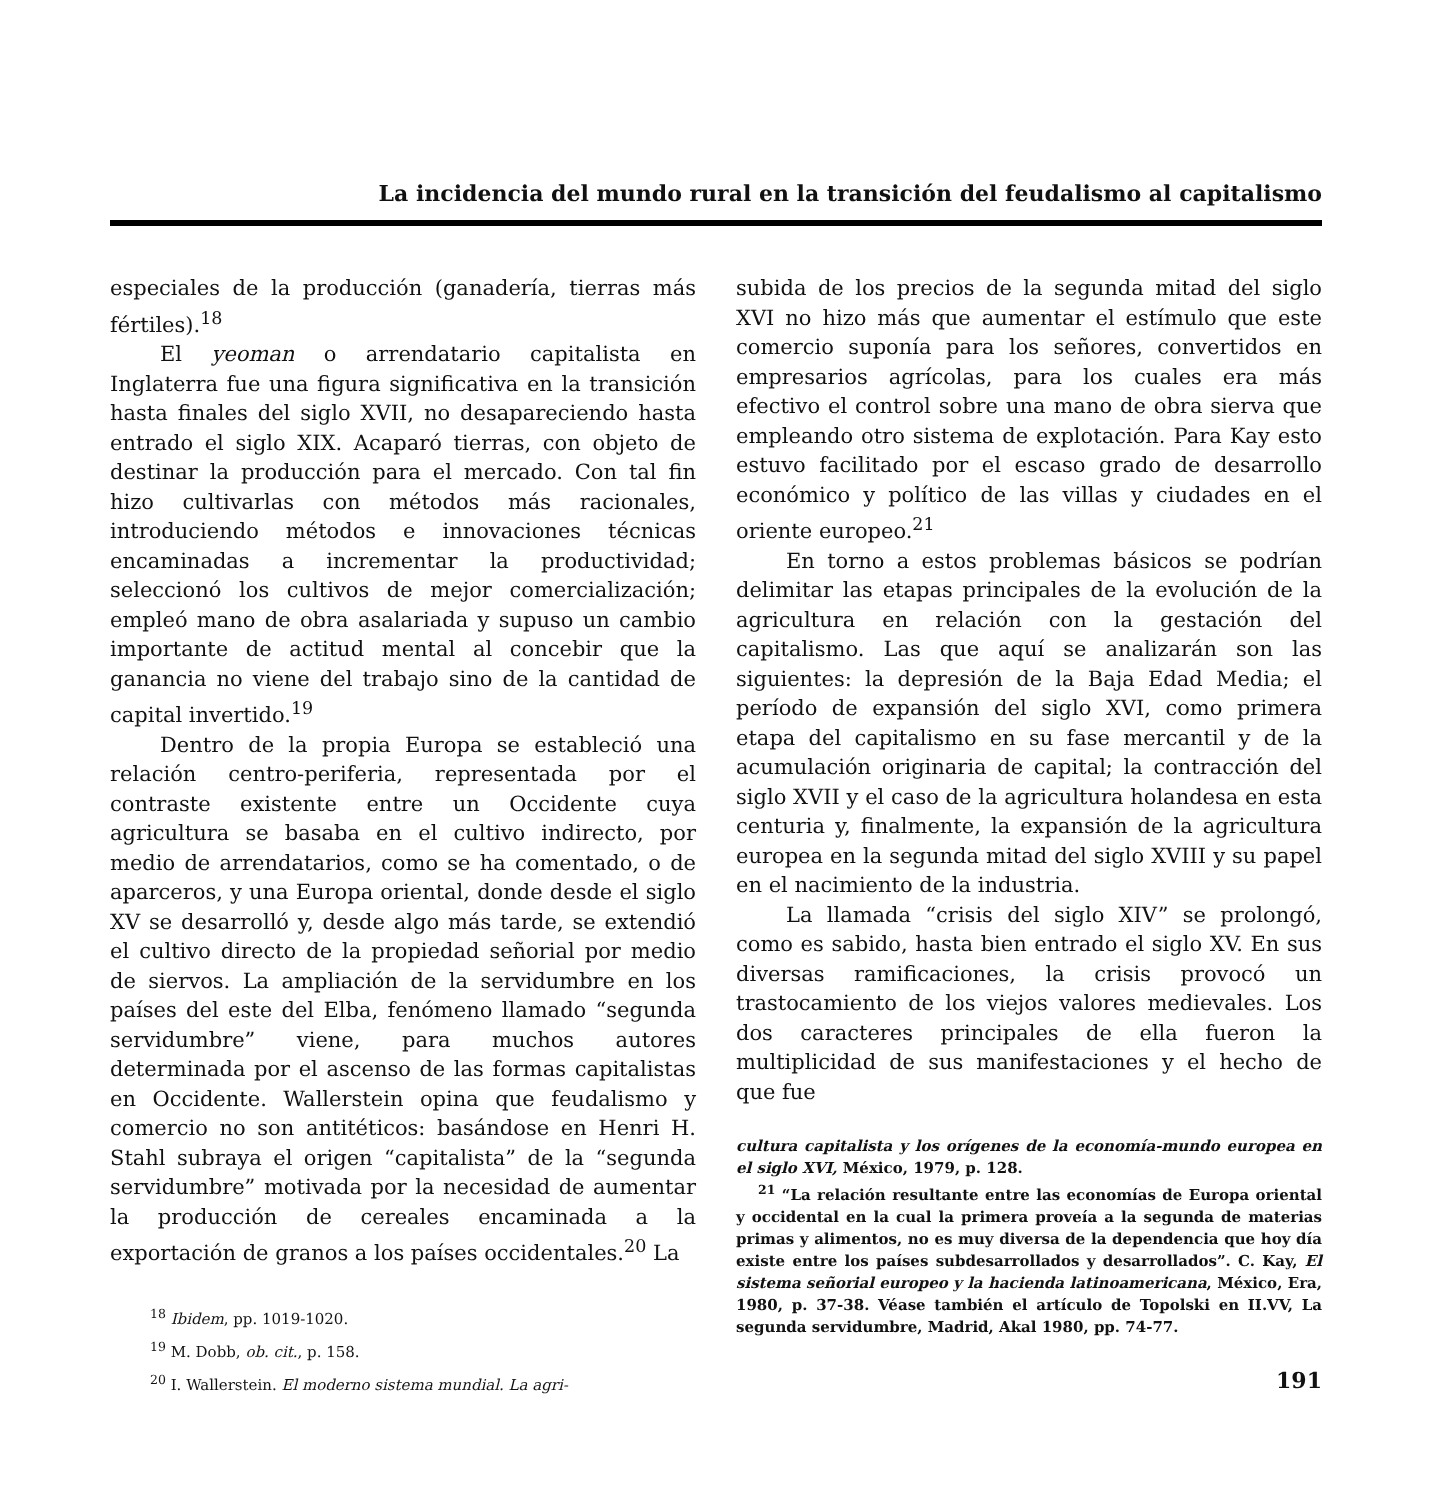La incidencia del mundo rural en la transición del feudalismo al capitalismo
especiales de la producción (ganadería, tierras más fértiles).<sup>18</sup>
El yeoman o arrendatario capitalista en Inglaterra fue una figura significativa en la transición hasta finales del siglo XVII, no desapareciendo hasta entrado el siglo XIX. Acaparó tierras, con objeto de destinar la producción para el mercado. Con tal fin hizo cultivarlas con métodos más racionales, introduciendo métodos e innovaciones técnicas encaminadas a incrementar la productividad; seleccionó los cultivos de mejor comercialización; empleó mano de obra asalariada y supuso un cambio importante de actitud mental al concebir que la ganancia no viene del trabajo sino de la cantidad de capital invertido.<sup>19</sup>
Dentro de la propia Europa se estableció una relación centro-periferia, representada por el contraste existente entre un Occidente cuya agricultura se basaba en el cultivo indirecto, por medio de arrendatarios, como se ha comentado, o de aparceros, y una Europa oriental, donde desde el siglo XV se desarrolló y, desde algo más tarde, se extendió el cultivo directo de la propiedad señorial por medio de siervos. La ampliación de la servidumbre en los países del este del Elba, fenómeno llamado “segunda servidumbre” viene, para muchos autores determinada por el ascenso de las formas capitalistas en Occidente. Wallerstein opina que feudalismo y comercio no son antitéticos: basándose en Henri H. Stahl subraya el origen “capitalista” de la “segunda servidumbre” motivada por la necesidad de aumentar la producción de cereales encaminada a la exportación de granos a los países occidentales.<sup>20</sup> La
<sup>18</sup> Ibidem, pp. 1019-1020.
<sup>19</sup> M. Dobb, ob. cit., p. 158.
<sup>20</sup> I. Wallerstein. El moderno sistema mundial. La agri-
subida de los precios de la segunda mitad del siglo XVI no hizo más que aumentar el estímulo que este comercio suponía para los señores, convertidos en empresarios agrícolas, para los cuales era más efectivo el control sobre una mano de obra sierva que empleando otro sistema de explotación. Para Kay esto estuvo facilitado por el escaso grado de desarrollo económico y político de las villas y ciudades en el oriente europeo.<sup>21</sup>
En torno a estos problemas básicos se podrían delimitar las etapas principales de la evolución de la agricultura en relación con la gestación del capitalismo. Las que aquí se analizarán son las siguientes: la depresión de la Baja Edad Media; el período de expansión del siglo XVI, como primera etapa del capitalismo en su fase mercantil y de la acumulación originaria de capital; la contracción del siglo XVII y el caso de la agricultura holandesa en esta centuria y, finalmente, la expansión de la agricultura europea en la segunda mitad del siglo XVIII y su papel en el nacimiento de la industria.
La llamada “crisis del siglo XIV” se prolongó, como es sabido, hasta bien entrado el siglo XV. En sus diversas ramificaciones, la crisis provocó un trastocamiento de los viejos valores medievales. Los dos caracteres principales de ella fueron la multiplicidad de sus manifestaciones y el hecho de que fue
cultura capitalista y los orígenes de la economía-mundo europea en el siglo XVI, México, 1979, p. 128.
<sup>21</sup> “La relación resultante entre las economías de Europa oriental y occidental en la cual la primera proveía a la segunda de materias primas y alimentos, no es muy diversa de la dependencia que hoy día existe entre los países subdesarrollados y desarrollados”. C. Kay, El sistema señorial europeo y la hacienda latinoamericana, México, Era, 1980, p. 37-38. Véase también el artículo de Topolski en II.VV, La segunda servidumbre, Madrid, Akal 1980, pp. 74-77.
191